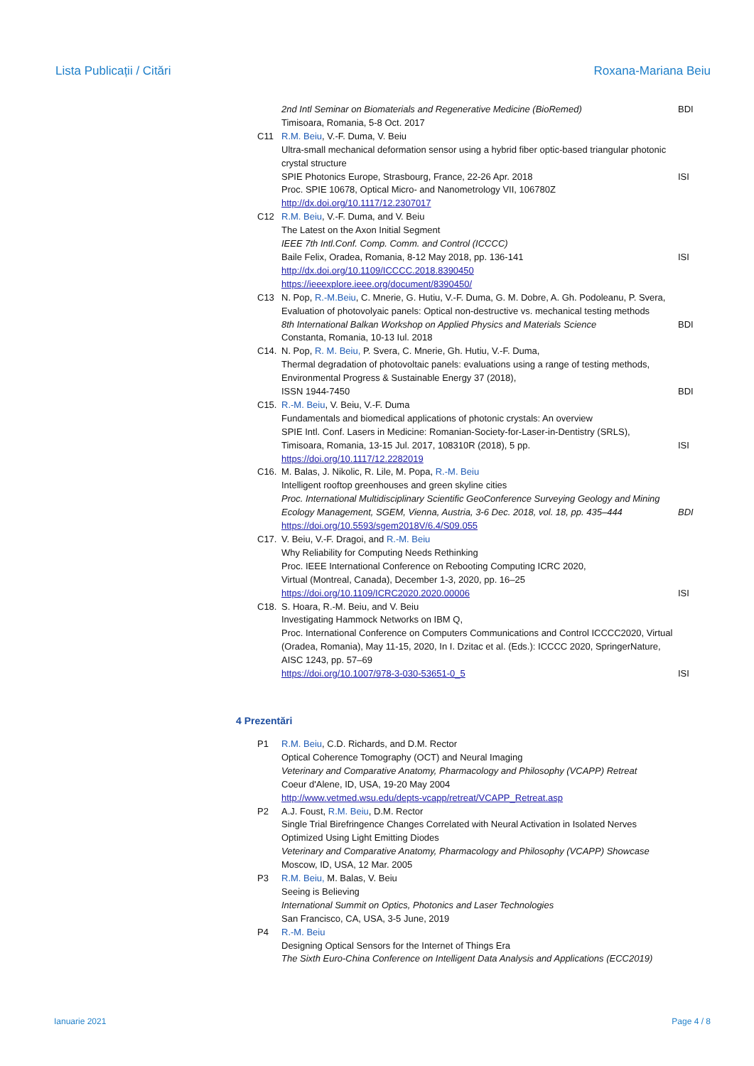Lista Publicații / Citări Roxana-Mariana Beiu
2nd Intl Seminar on Biomaterials and Regenerative Medicine (BioRemed) BDI
Timisoara, Romania, 5-8 Oct. 2017
C11 R.M. Beiu, V.-F. Duma, V. Beiu
Ultra-small mechanical deformation sensor using a hybrid fiber optic-based triangular photonic crystal structure
SPIE Photonics Europe, Strasbourg, France, 22-26 Apr. 2018
Proc. SPIE 10678, Optical Micro- and Nanometrology VII, 106780Z
http://dx.doi.org/10.1117/12.2307017
ISI
C12 R.M. Beiu, V.-F. Duma, and V. Beiu
The Latest on the Axon Initial Segment
IEEE 7th Intl.Conf. Comp. Comm. and Control (ICCCC)
Baile Felix, Oradea, Romania, 8-12 May 2018, pp. 136-141
http://dx.doi.org/10.1109/ICCCC.2018.8390450
https://ieeexplore.ieee.org/document/8390450/
ISI
C13 N. Pop, R.-M.Beiu, C. Mnerie, G. Hutiu, V.-F. Duma, G. M. Dobre, A. Gh. Podoleanu, P. Svera,
Evaluation of photovolyaic panels: Optical non-destructive vs. mechanical testing methods
8th International Balkan Workshop on Applied Physics and Materials Science
Constanta, Romania, 10-13 Iul. 2018
BDI
C14. N. Pop, R. M. Beiu, P. Svera, C. Mnerie, Gh. Hutiu, V.-F. Duma,
Thermal degradation of photovoltaic panels: evaluations using a range of testing methods,
Environmental Progress & Sustainable Energy 37 (2018),
ISSN 1944-7450
BDI
C15. R.-M. Beiu, V. Beiu, V.-F. Duma
Fundamentals and biomedical applications of photonic crystals: An overview
SPIE Intl. Conf. Lasers in Medicine: Romanian-Society-for-Laser-in-Dentistry (SRLS),
Timisoara, Romania, 13-15 Jul. 2017, 108310R (2018), 5 pp.
https://doi.org/10.1117/12.2282019
ISI
C16. M. Balas, J. Nikolic, R. Lile, M. Popa, R.-M. Beiu
Intelligent rooftop greenhouses and green skyline cities
Proc. International Multidisciplinary Scientific GeoConference Surveying Geology and Mining Ecology Management, SGEM, Vienna, Austria, 3-6 Dec. 2018, vol. 18, pp. 435–444
https://doi.org/10.5593/sgem2018V/6.4/S09.055
BDI
C17. V. Beiu, V.-F. Dragoi, and R.-M. Beiu
Why Reliability for Computing Needs Rethinking
Proc. IEEE International Conference on Rebooting Computing ICRC 2020,
Virtual (Montreal, Canada), December 1-3, 2020, pp. 16–25
https://doi.org/10.1109/ICRC2020.2020.00006
ISI
C18. S. Hoara, R.-M. Beiu, and V. Beiu
Investigating Hammock Networks on IBM Q,
Proc. International Conference on Computers Communications and Control ICCCC2020, Virtual (Oradea, Romania), May 11-15, 2020, In I. Dzitac et al. (Eds.): ICCCC 2020, SpringerNature, AISC 1243, pp. 57–69
https://doi.org/10.1007/978-3-030-53651-0_5
ISI
4 Prezentări
P1 R.M. Beiu, C.D. Richards, and D.M. Rector
Optical Coherence Tomography (OCT) and Neural Imaging
Veterinary and Comparative Anatomy, Pharmacology and Philosophy (VCAPP) Retreat
Coeur d'Alene, ID, USA, 19-20 May 2004
http://www.vetmed.wsu.edu/depts-vcapp/retreat/VCAPP_Retreat.asp
P2 A.J. Foust, R.M. Beiu, D.M. Rector
Single Trial Birefringence Changes Correlated with Neural Activation in Isolated Nerves Optimized Using Light Emitting Diodes
Veterinary and Comparative Anatomy, Pharmacology and Philosophy (VCAPP) Showcase
Moscow, ID, USA, 12 Mar. 2005
P3 R.M. Beiu, M. Balas, V. Beiu
Seeing is Believing
International Summit on Optics, Photonics and Laser Technologies
San Francisco, CA, USA, 3-5 June, 2019
P4 R.-M. Beiu
Designing Optical Sensors for the Internet of Things Era
The Sixth Euro-China Conference on Intelligent Data Analysis and Applications (ECC2019)
Ianuarie 2021 Page 4 / 8